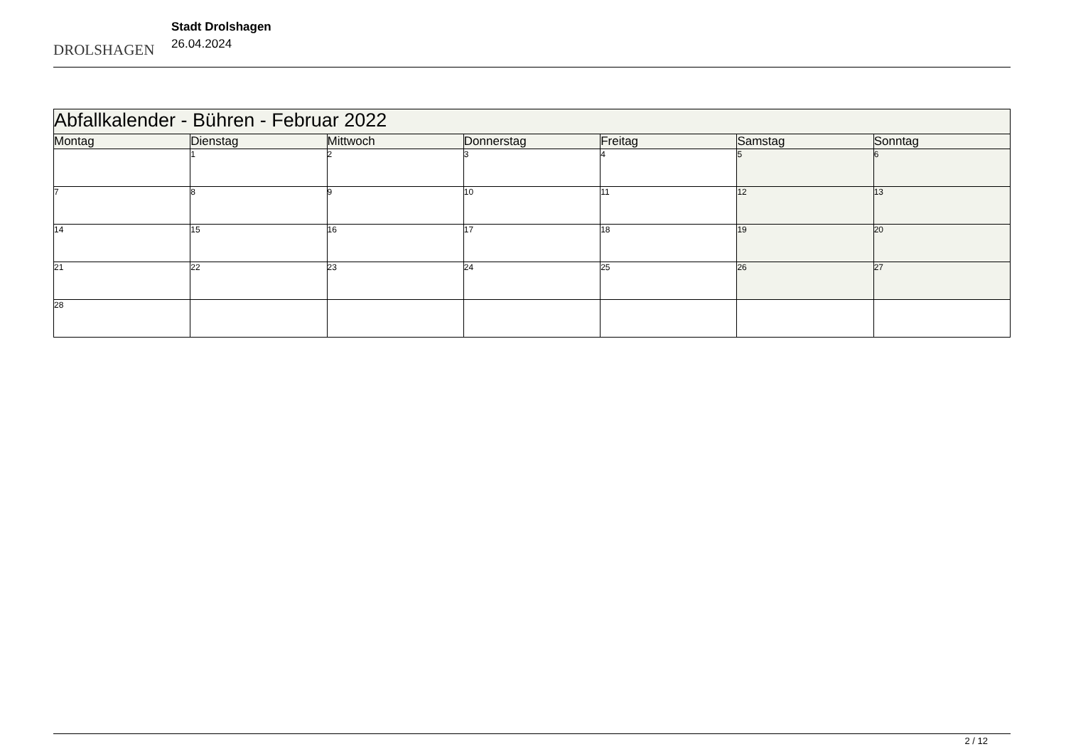DROLSHAGEN
Stadt Drolshagen
26.04.2024
| Abfallkalender - Bühren - Februar 2022 | | | | | | |
| --- | --- | --- | --- | --- | --- | --- |
| Montag | Dienstag | Mittwoch | Donnerstag | Freitag | Samstag | Sonntag |
| | 1 | 2 | 3 | 4 | 5 | 6 |
| 7 | 8 | 9 | 10 | 11 | 12 | 13 |
| 14 | 15 | 16 | 17 | 18 | 19 | 20 |
| 21 | 22 | 23 | 24 | 25 | 26 | 27 |
| 28 | | | | | | |
2 / 12